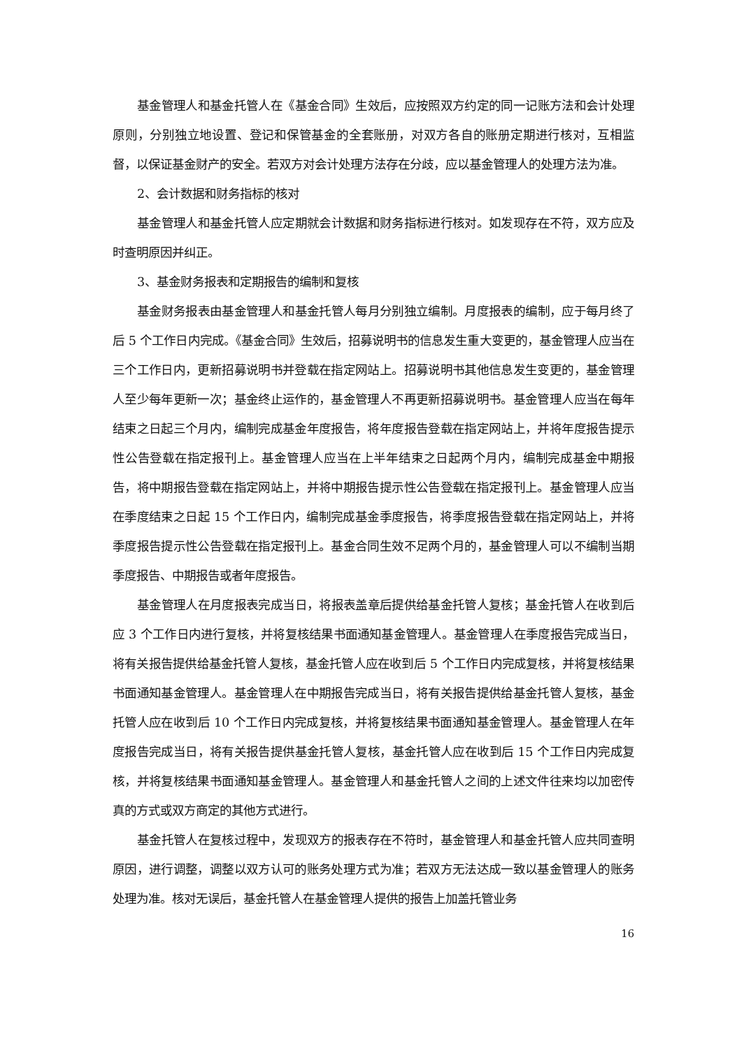基金管理人和基金托管人在《基金合同》生效后，应按照双方约定的同一记账方法和会计处理原则，分别独立地设置、登记和保管基金的全套账册，对双方各自的账册定期进行核对，互相监督，以保证基金财产的安全。若双方对会计处理方法存在分歧，应以基金管理人的处理方法为准。
2、会计数据和财务指标的核对
基金管理人和基金托管人应定期就会计数据和财务指标进行核对。如发现存在不符，双方应及时查明原因并纠正。
3、基金财务报表和定期报告的编制和复核
基金财务报表由基金管理人和基金托管人每月分别独立编制。月度报表的编制，应于每月终了后 5 个工作日内完成。《基金合同》生效后，招募说明书的信息发生重大变更的，基金管理人应当在三个工作日内，更新招募说明书并登载在指定网站上。招募说明书其他信息发生变更的，基金管理人至少每年更新一次；基金终止运作的，基金管理人不再更新招募说明书。基金管理人应当在每年结束之日起三个月内，编制完成基金年度报告，将年度报告登载在指定网站上，并将年度报告提示性公告登载在指定报刊上。基金管理人应当在上半年结束之日起两个月内，编制完成基金中期报告，将中期报告登载在指定网站上，并将中期报告提示性公告登载在指定报刊上。基金管理人应当在季度结束之日起 15 个工作日内，编制完成基金季度报告，将季度报告登载在指定网站上，并将季度报告提示性公告登载在指定报刊上。基金合同生效不足两个月的，基金管理人可以不编制当期季度报告、中期报告或者年度报告。
基金管理人在月度报表完成当日，将报表盖章后提供给基金托管人复核；基金托管人在收到后应 3 个工作日内进行复核，并将复核结果书面通知基金管理人。基金管理人在季度报告完成当日，将有关报告提供给基金托管人复核，基金托管人应在收到后 5 个工作日内完成复核，并将复核结果书面通知基金管理人。基金管理人在中期报告完成当日，将有关报告提供给基金托管人复核，基金托管人应在收到后 10 个工作日内完成复核，并将复核结果书面通知基金管理人。基金管理人在年度报告完成当日，将有关报告提供基金托管人复核，基金托管人应在收到后 15 个工作日内完成复核，并将复核结果书面通知基金管理人。基金管理人和基金托管人之间的上述文件往来均以加密传真的方式或双方商定的其他方式进行。
基金托管人在复核过程中，发现双方的报表存在不符时，基金管理人和基金托管人应共同查明原因，进行调整，调整以双方认可的账务处理方式为准；若双方无法达成一致以基金管理人的账务处理为准。核对无误后，基金托管人在基金管理人提供的报告上加盖托管业务
16